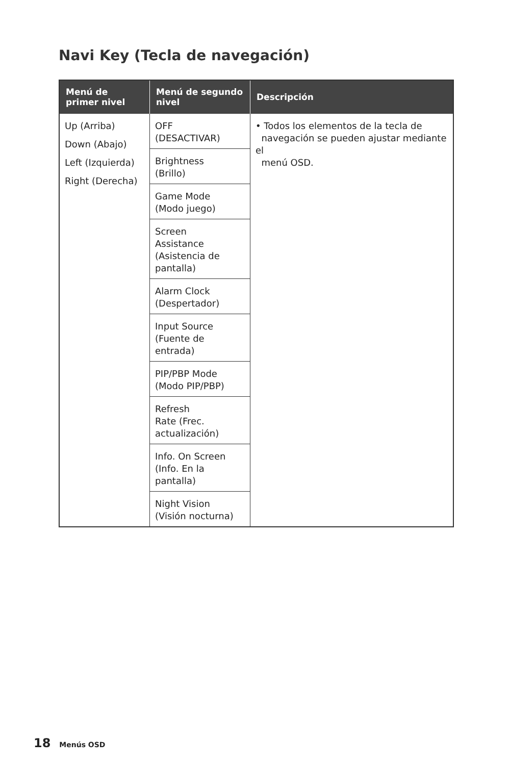Navi Key (Tecla de navegación)
| Menú de primer nivel | Menú de segundo nivel | Descripción |
| --- | --- | --- |
| Up (Arriba) Down (Abajo) Left (Izquierda) Right (Derecha) | OFF (DESACTIVAR) | • Todos los elementos de la tecla de navegación se pueden ajustar mediante el menú OSD. |
| | Brightness (Brillo) | |
| | Game Mode (Modo juego) | |
| | Screen Assistance (Asistencia de pantalla) | |
| | Alarm Clock (Despertador) | |
| | Input Source (Fuente de entrada) | |
| | PIP/PBP Mode (Modo PIP/PBP) | |
| | Refresh Rate (Frec. actualización) | |
| | Info. On Screen (Info. En la pantalla) | |
| | Night Vision (Visión nocturna) | |
18 Menús OSD